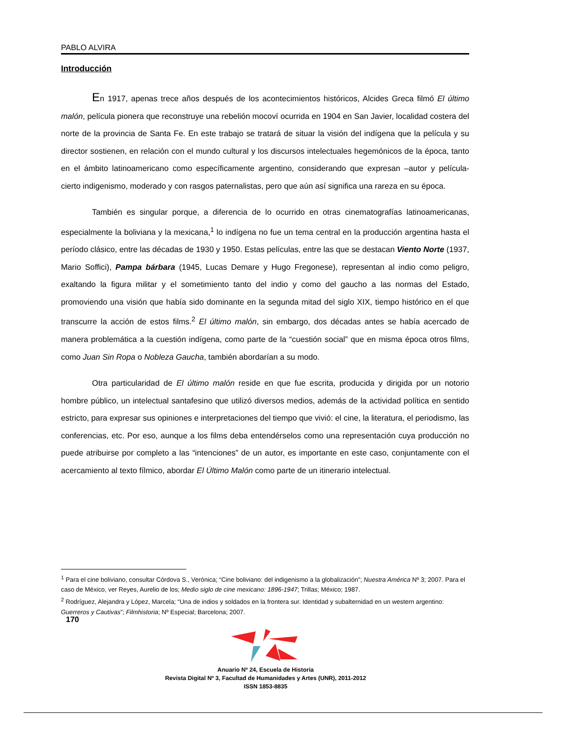PABLO ALVIRA
Introducción
En 1917, apenas trece años después de los acontecimientos históricos, Alcides Greca filmó El último malón, película pionera que reconstruye una rebelión mocoví ocurrida en 1904 en San Javier, localidad costera del norte de la provincia de Santa Fe. En este trabajo se tratará de situar la visión del indígena que la película y su director sostienen, en relación con el mundo cultural y los discursos intelectuales hegemónicos de la época, tanto en el ámbito latinoamericano como específicamente argentino, considerando que expresan –autor y película- cierto indigenismo, moderado y con rasgos paternalistas, pero que aún así significa una rareza en su época.
También es singular porque, a diferencia de lo ocurrido en otras cinematografías latinoamericanas, especialmente la boliviana y la mexicana,<sup>1</sup> lo indígena no fue un tema central en la producción argentina hasta el período clásico, entre las décadas de 1930 y 1950. Estas películas, entre las que se destacan Viento Norte (1937, Mario Soffici), Pampa bárbara (1945, Lucas Demare y Hugo Fregonese), representan al indio como peligro, exaltando la figura militar y el sometimiento tanto del indio y como del gaucho a las normas del Estado, promoviendo una visión que había sido dominante en la segunda mitad del siglo XIX, tiempo histórico en el que transcurre la acción de estos films.<sup>2</sup> El último malón, sin embargo, dos décadas antes se había acercado de manera problemática a la cuestión indígena, como parte de la “cuestión social” que en misma época otros films, como Juan Sin Ropa o Nobleza Gaucha, también abordarían a su modo.
Otra particularidad de El último malón reside en que fue escrita, producida y dirigida por un notorio hombre público, un intelectual santafesino que utilizó diversos medios, además de la actividad política en sentido estricto, para expresar sus opiniones e interpretaciones del tiempo que vivió: el cine, la literatura, el periodismo, las conferencias, etc. Por eso, aunque a los films deba entendérselos como una representación cuya producción no puede atribuirse por completo a las “intenciones” de un autor, es importante en este caso, conjuntamente con el acercamiento al texto fílmico, abordar El Último Malón como parte de un itinerario intelectual.
<sup>1</sup> Para el cine boliviano, consultar Córdova S., Verónica; “Cine boliviano: del indigenismo a la globalización”; Nuestra América Nº 3; 2007. Para el caso de México, ver Reyes, Aurelio de los; Medio siglo de cine mexicano: 1896-1947; Trillas; México; 1987.
<sup>2</sup> Rodríguez, Alejandra y López, Marcela; “Una de indios y soldados en la frontera sur. Identidad y subalternidad en un western argentino: Guerreros y Cautivas”; Filmhistoria; Nº Especial; Barcelona; 2007.
170
Anuario Nº 24, Escuela de Historia
Revista Digital Nº 3, Facultad de Humanidades y Artes (UNR), 2011-2012
ISSN 1853-8835